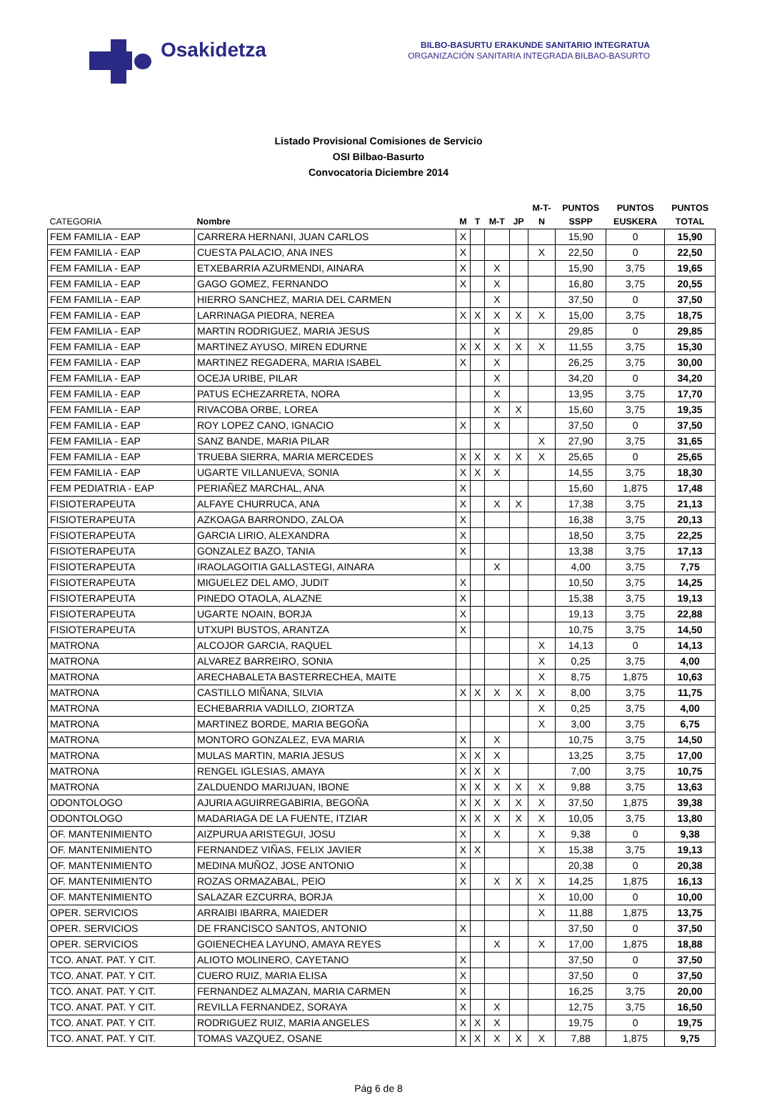Osakidetza
BILBO-BASURTU ERAKUNDE SANITARIO INTEGRATUA
ORGANIZACIÓN SANITARIA INTEGRADA BILBAO-BASURTO
Listado Provisional Comisiones de Servicio
OSI Bilbao-Basurto
Convocatoria Diciembre 2014
| CATEGORIA | Nombre | M | T | M-T | JP | M-T- N | PUNTOS SSPP | PUNTOS EUSKERA | PUNTOS TOTAL |
| --- | --- | --- | --- | --- | --- | --- | --- | --- | --- |
| FEM FAMILIA - EAP | CARRERA HERNANI, JUAN CARLOS | X | | | | | 15,90 | 0 | 15,90 |
| FEM FAMILIA - EAP | CUESTA PALACIO, ANA INES | X | | | | X | 22,50 | 0 | 22,50 |
| FEM FAMILIA - EAP | ETXEBARRIA AZURMENDI, AINARA | X | | X | | | 15,90 | 3,75 | 19,65 |
| FEM FAMILIA - EAP | GAGO GOMEZ, FERNANDO | X | | X | | | 16,80 | 3,75 | 20,55 |
| FEM FAMILIA - EAP | HIERRO SANCHEZ, MARIA DEL CARMEN | | | X | | | 37,50 | 0 | 37,50 |
| FEM FAMILIA - EAP | LARRINAGA PIEDRA, NEREA | X | X | X | X | X | 15,00 | 3,75 | 18,75 |
| FEM FAMILIA - EAP | MARTIN RODRIGUEZ, MARIA JESUS | | | X | | | 29,85 | 0 | 29,85 |
| FEM FAMILIA - EAP | MARTINEZ AYUSO, MIREN EDURNE | X | X | X | X | X | 11,55 | 3,75 | 15,30 |
| FEM FAMILIA - EAP | MARTINEZ REGADERA, MARIA ISABEL | X | | X | | | 26,25 | 3,75 | 30,00 |
| FEM FAMILIA - EAP | OCEJA URIBE, PILAR | | | X | | | 34,20 | 0 | 34,20 |
| FEM FAMILIA - EAP | PATUS ECHEZARRETA, NORA | | | X | | | 13,95 | 3,75 | 17,70 |
| FEM FAMILIA - EAP | RIVACOBA ORBE, LOREA | | | X | X | | 15,60 | 3,75 | 19,35 |
| FEM FAMILIA - EAP | ROY LOPEZ CANO, IGNACIO | X | | X | | | 37,50 | 0 | 37,50 |
| FEM FAMILIA - EAP | SANZ BANDE, MARIA PILAR | | | | | X | 27,90 | 3,75 | 31,65 |
| FEM FAMILIA - EAP | TRUEBA SIERRA, MARIA MERCEDES | X | X | X | X | X | 25,65 | 0 | 25,65 |
| FEM FAMILIA - EAP | UGARTE VILLANUEVA, SONIA | X | X | X | | | 14,55 | 3,75 | 18,30 |
| FEM PEDIATRIA - EAP | PERIAÑEZ MARCHAL, ANA | X | | | | | 15,60 | 1,875 | 17,48 |
| FISIOTERAPEUTA | ALFAYE CHURRUCA, ANA | X | | X | X | | 17,38 | 3,75 | 21,13 |
| FISIOTERAPEUTA | AZKOAGA BARRONDO, ZALOA | X | | | | | 16,38 | 3,75 | 20,13 |
| FISIOTERAPEUTA | GARCIA LIRIO, ALEXANDRA | X | | | | | 18,50 | 3,75 | 22,25 |
| FISIOTERAPEUTA | GONZALEZ BAZO, TANIA | X | | | | | 13,38 | 3,75 | 17,13 |
| FISIOTERAPEUTA | IRAOLAGOITIA GALLASTEGI, AINARA | | | X | | | 4,00 | 3,75 | 7,75 |
| FISIOTERAPEUTA | MIGUELEZ DEL AMO, JUDIT | X | | | | | 10,50 | 3,75 | 14,25 |
| FISIOTERAPEUTA | PINEDO OTAOLA, ALAZNE | X | | | | | 15,38 | 3,75 | 19,13 |
| FISIOTERAPEUTA | UGARTE NOAIN, BORJA | X | | | | | 19,13 | 3,75 | 22,88 |
| FISIOTERAPEUTA | UTXUPI BUSTOS, ARANTZA | X | | | | | 10,75 | 3,75 | 14,50 |
| MATRONA | ALCOJOR GARCIA, RAQUEL | | | | | X | 14,13 | 0 | 14,13 |
| MATRONA | ALVAREZ BARREIRO, SONIA | | | | | X | 0,25 | 3,75 | 4,00 |
| MATRONA | ARECHABALETA BASTERRECHEA, MAITE | | | | | X | 8,75 | 1,875 | 10,63 |
| MATRONA | CASTILLO MIÑANA, SILVIA | X | X | X | X | X | 8,00 | 3,75 | 11,75 |
| MATRONA | ECHEBARRIA VADILLO, ZIORTZA | | | | | X | 0,25 | 3,75 | 4,00 |
| MATRONA | MARTINEZ BORDE, MARIA BEGOÑA | | | | | X | 3,00 | 3,75 | 6,75 |
| MATRONA | MONTORO GONZALEZ, EVA MARIA | X | | X | | | 10,75 | 3,75 | 14,50 |
| MATRONA | MULAS MARTIN, MARIA JESUS | X | X | X | | | 13,25 | 3,75 | 17,00 |
| MATRONA | RENGEL IGLESIAS, AMAYA | X | X | X | | | 7,00 | 3,75 | 10,75 |
| MATRONA | ZALDUENDO MARIJUAN, IBONE | X | X | X | X | X | 9,88 | 3,75 | 13,63 |
| ODONTOLOGO | AJURIA AGUIRREGABIRIA, BEGOÑA | X | X | X | X | X | 37,50 | 1,875 | 39,38 |
| ODONTOLOGO | MADARIAGA DE LA FUENTE, ITZIAR | X | X | X | X | X | 10,05 | 3,75 | 13,80 |
| OF. MANTENIMIENTO | AIZPURUA ARISTEGUI, JOSU | X | | X | | X | 9,38 | 0 | 9,38 |
| OF. MANTENIMIENTO | FERNANDEZ VIÑAS, FELIX JAVIER | X | X | | | X | 15,38 | 3,75 | 19,13 |
| OF. MANTENIMIENTO | MEDINA MUÑOZ, JOSE ANTONIO | X | | | | | 20,38 | 0 | 20,38 |
| OF. MANTENIMIENTO | ROZAS ORMAZABAL, PEIO | X | | X | X | X | 14,25 | 1,875 | 16,13 |
| OF. MANTENIMIENTO | SALAZAR EZCURRA, BORJA | | | | | X | 10,00 | 0 | 10,00 |
| OPER. SERVICIOS | ARRAIBI IBARRA, MAIEDER | | | | | X | 11,88 | 1,875 | 13,75 |
| OPER. SERVICIOS | DE FRANCISCO SANTOS, ANTONIO | X | | | | | 37,50 | 0 | 37,50 |
| OPER. SERVICIOS | GOIENECHEA LAYUNO, AMAYA REYES | | | X | | X | 17,00 | 1,875 | 18,88 |
| TCO. ANAT. PAT. Y CIT. | ALIOTO MOLINERO, CAYETANO | X | | | | | 37,50 | 0 | 37,50 |
| TCO. ANAT. PAT. Y CIT. | CUERO RUIZ, MARIA ELISA | X | | | | | 37,50 | 0 | 37,50 |
| TCO. ANAT. PAT. Y CIT. | FERNANDEZ ALMAZAN, MARIA CARMEN | X | | | | | 16,25 | 3,75 | 20,00 |
| TCO. ANAT. PAT. Y CIT. | REVILLA FERNANDEZ, SORAYA | X | | X | | | 12,75 | 3,75 | 16,50 |
| TCO. ANAT. PAT. Y CIT. | RODRIGUEZ RUIZ, MARIA ANGELES | X | X | X | | | 19,75 | 0 | 19,75 |
| TCO. ANAT. PAT. Y CIT. | TOMAS VAZQUEZ, OSANE | X | X | X | X | X | 7,88 | 1,875 | 9,75 |
Pág 6 de 8